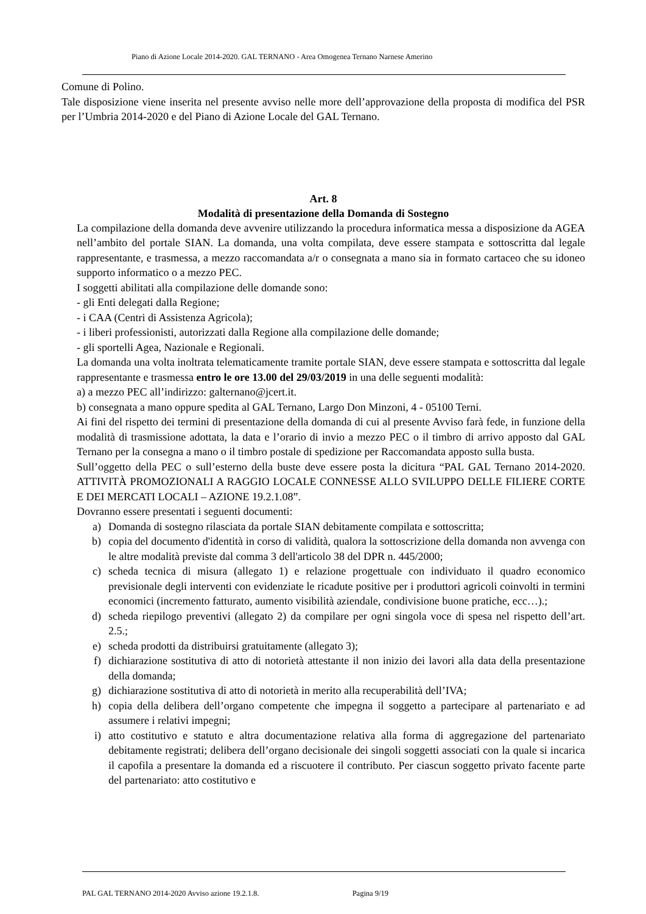Piano di Azione Locale 2014-2020. GAL TERNANO - Area Omogenea Ternano Narnese Amerino
Comune di Polino.
Tale disposizione viene inserita nel presente avviso nelle more dell’approvazione della proposta di modifica del PSR per l’Umbria 2014-2020 e del Piano di Azione Locale del GAL Ternano.
Art. 8
Modalità di presentazione della Domanda di Sostegno
La compilazione della domanda deve avvenire utilizzando la procedura informatica messa a disposizione da AGEA nell’ambito del portale SIAN. La domanda, una volta compilata, deve essere stampata e sottoscritta dal legale rappresentante, e trasmessa, a mezzo raccomandata a/r o consegnata a mano sia in formato cartaceo che su idoneo supporto informatico o a mezzo PEC.
I soggetti abilitati alla compilazione delle domande sono:
- gli Enti delegati dalla Regione;
- i CAA (Centri di Assistenza Agricola);
- i liberi professionisti, autorizzati dalla Regione alla compilazione delle domande;
- gli sportelli Agea, Nazionale e Regionali.
La domanda una volta inoltrata telematicamente tramite portale SIAN, deve essere stampata e sottoscritta dal legale rappresentante e trasmessa entro le ore 13.00 del 29/03/2019 in una delle seguenti modalità:
a) a mezzo PEC all’indirizzo: galternano@jcert.it.
b) consegnata a mano oppure spedita al GAL Ternano, Largo Don Minzoni, 4 - 05100 Terni.
Ai fini del rispetto dei termini di presentazione della domanda di cui al presente Avviso farà fede, in funzione della modalità di trasmissione adottata, la data e l’orario di invio a mezzo PEC o il timbro di arrivo apposto dal GAL Ternano per la consegna a mano o il timbro postale di spedizione per Raccomandata apposto sulla busta.
Sull’oggetto della PEC o sull’esterno della buste deve essere posta la dicitura “PAL GAL Ternano 2014-2020. ATTIVITÀ PROMOZIONALI A RAGGIO LOCALE CONNESSE ALLO SVILUPPO DELLE FILIERE CORTE E DEI MERCATI LOCALI – AZIONE 19.2.1.08”.
Dovranno essere presentati i seguenti documenti:
a) Domanda di sostegno rilasciata da portale SIAN debitamente compilata e sottoscritta;
b) copia del documento d'identità in corso di validità, qualora la sottoscrizione della domanda non avvenga con le altre modalità previste dal comma 3 dell'articolo 38 del DPR n. 445/2000;
c) scheda tecnica di misura (allegato 1) e relazione progettuale con individuato il quadro economico previsionale degli interventi con evidenziate le ricadute positive per i produttori agricoli coinvolti in termini economici (incremento fatturato, aumento visibilità aziendale, condivisione buone pratiche, ecc…).;
d) scheda riepilogo preventivi (allegato 2) da compilare per ogni singola voce di spesa nel rispetto dell’art. 2.5.;
e) scheda prodotti da distribuirsi gratuitamente (allegato 3);
f) dichiarazione sostitutiva di atto di notorietà attestante il non inizio dei lavori alla data della presentazione della domanda;
g) dichiarazione sostitutiva di atto di notorietà in merito alla recuperabilità dell’IVA;
h) copia della delibera dell’organo competente che impegna il soggetto a partecipare al partenariato e ad assumere i relativi impegni;
i) atto costitutivo e statuto e altra documentazione relativa alla forma di aggregazione del partenariato debitamente registrati; delibera dell’organo decisionale dei singoli soggetti associati con la quale si incarica il capofila a presentare la domanda ed a riscuotere il contributo. Per ciascun soggetto privato facente parte del partenariato: atto costitutivo e
PAL GAL TERNANO 2014-2020 Avviso azione 19.2.1.8. Pagina 9/19